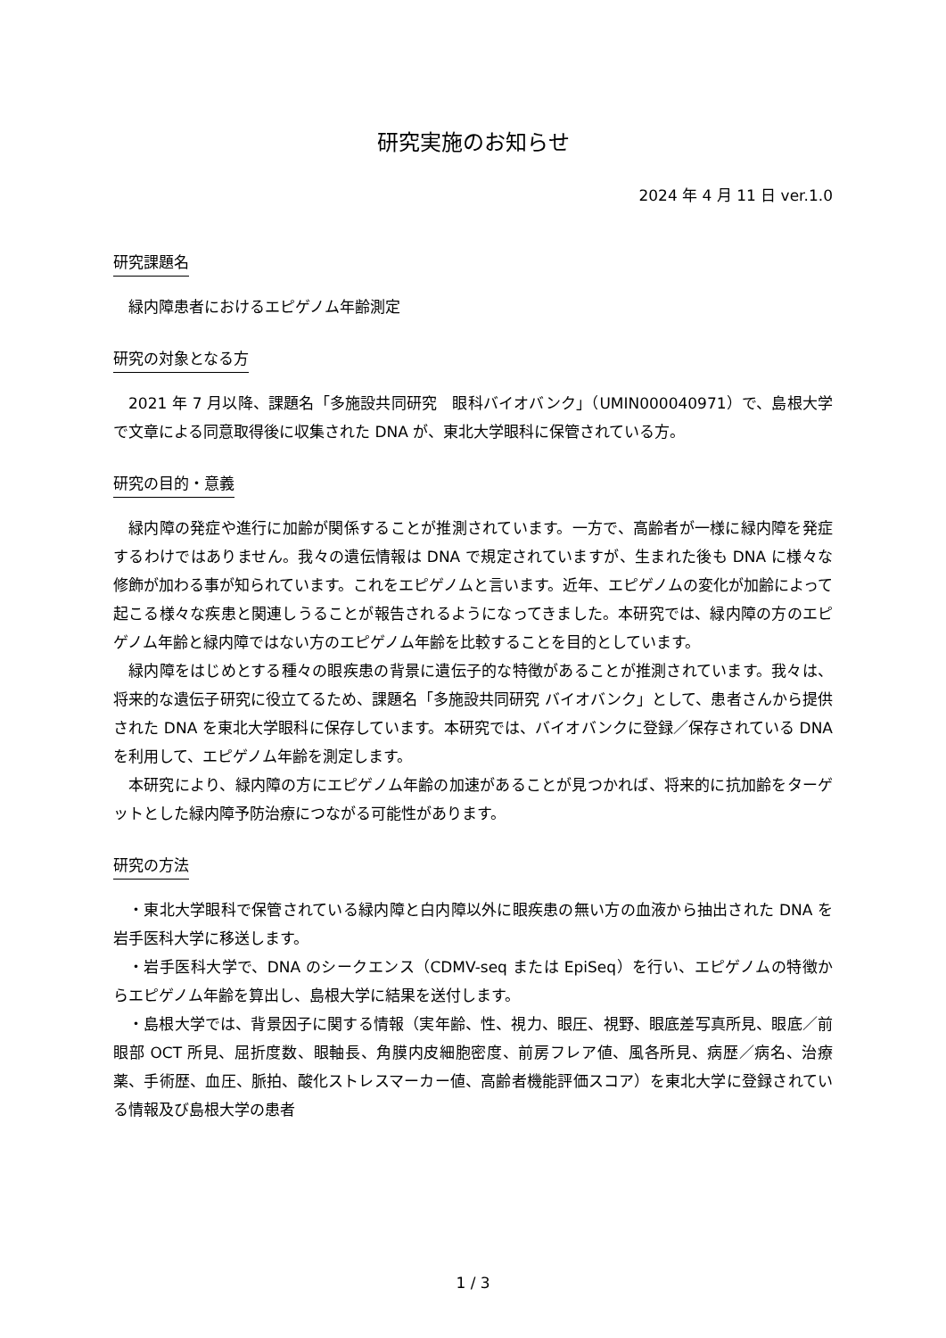研究実施のお知らせ
2024 年 4 月 11 日 ver.1.0
研究課題名
緑内障患者におけるエピゲノム年齢測定
研究の対象となる方
2021 年 7 月以降、課題名「多施設共同研究　眼科バイオバンク」（UMIN000040971）で、島根大学で文章による同意取得後に収集された DNA が、東北大学眼科に保管されている方。
研究の目的・意義
緑内障の発症や進行に加齢が関係することが推測されています。一方で、高齢者が一様に緑内障を発症するわけではありません。我々の遺伝情報は DNA で規定されていますが、生まれた後も DNA に様々な修飾が加わる事が知られています。これをエピゲノムと言います。近年、エピゲノムの変化が加齢によって起こる様々な疾患と関連しうることが報告されるようになってきました。本研究では、緑内障の方のエピゲノム年齢と緑内障ではない方のエピゲノム年齢を比較することを目的としています。
緑内障をはじめとする種々の眼疾患の背景に遺伝子的な特徴があることが推測されています。我々は、将来的な遺伝子研究に役立てるため、課題名「多施設共同研究 バイオバンク」として、患者さんから提供された DNA を東北大学眼科に保存しています。本研究では、バイオバンクに登録／保存されている DNA を利用して、エピゲノム年齢を測定します。
本研究により、緑内障の方にエピゲノム年齢の加速があることが見つかれば、将来的に抗加齢をターゲットとした緑内障予防治療につながる可能性があります。
研究の方法
・東北大学眼科で保管されている緑内障と白内障以外に眼疾患の無い方の血液から抽出された DNA を岩手医科大学に移送します。
・岩手医科大学で、DNA のシークエンス（CDMV-seq または EpiSeq）を行い、エピゲノムの特徴からエピゲノム年齢を算出し、島根大学に結果を送付します。
・島根大学では、背景因子に関する情報（実年齢、性、視力、眼圧、視野、眼底差写真所見、眼底／前眼部 OCT 所見、屈折度数、眼軸長、角膜内皮細胞密度、前房フレア値、風各所見、病歴／病名、治療薬、手術歴、血圧、脈拍、酸化ストレスマーカー値、高齢者機能評価スコア）を東北大学に登録されている情報及び島根大学の患者
1 / 3